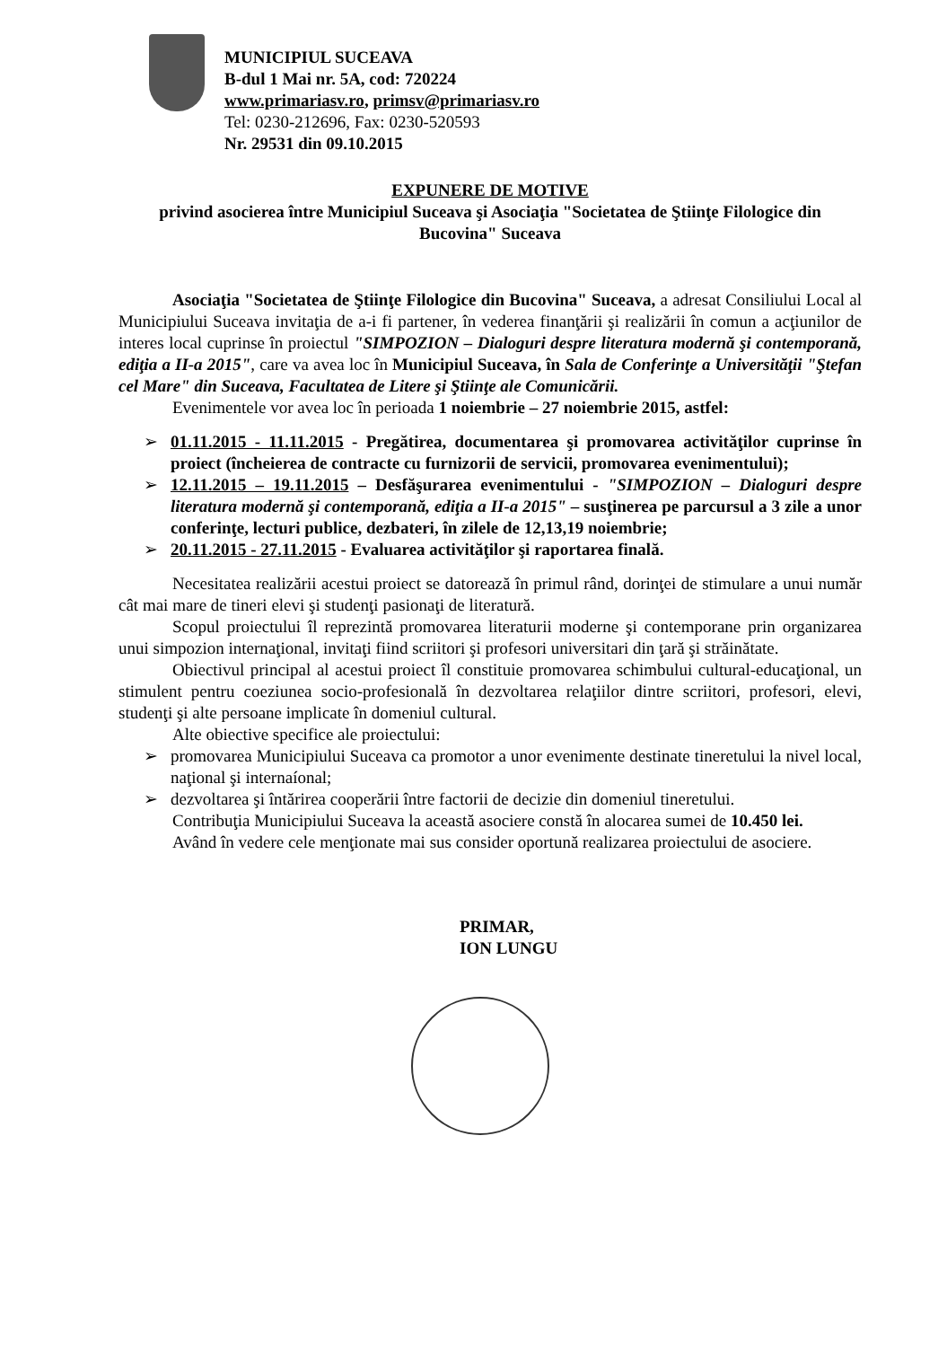MUNICIPIUL SUCEAVA
B-dul 1 Mai nr. 5A, cod: 720224
www.primariasv.ro, primsv@primariasv.ro
Tel: 0230-212696, Fax: 0230-520593
Nr. 29531 din 09.10.2015
EXPUNERE DE MOTIVE
privind asocierea între Municipiul Suceava şi Asociaţia "Societatea de Ştiinţe Filologice din Bucovina" Suceava
Asociaţia "Societatea de Ştiinţe Filologice din Bucovina" Suceava, a adresat Consiliului Local al Municipiului Suceava invitaţia de a-i fi partener, în vederea finanţării şi realizării în comun a acţiunilor de interes local cuprinse în proiectul "SIMPOZION – Dialoguri despre literatura modernă şi contemporană, ediţia a II-a 2015", care va avea loc în Municipiul Suceava, în Sala de Conferinţe a Universităţii "Ştefan cel Mare" din Suceava, Facultatea de Litere şi Ştiinţe ale Comunicării.
Evenimentele vor avea loc în perioada 1 noiembrie – 27 noiembrie 2015, astfel:
➢ 01.11.2015 - 11.11.2015 - Pregătirea, documentarea şi promovarea activităţilor cuprinse în proiect (încheierea de contracte cu furnizorii de servicii, promovarea evenimentului);
➢ 12.11.2015 – 19.11.2015 – Desfăşurarea evenimentului - "SIMPOZION – Dialoguri despre literatura modernă şi contemporană, ediţia a II-a 2015" – susţinerea pe parcursul a 3 zile a unor conferinţe, lecturi publice, dezbateri, în zilele de 12,13,19 noiembrie;
➢ 20.11.2015 - 27.11.2015 - Evaluarea activităţilor şi raportarea finală.
Necesitatea realizării acestui proiect se datorează în primul rând, dorinţei de stimulare a unui număr cât mai mare de tineri elevi şi studenţi pasionaţi de literatură.
Scopul proiectului îl reprezintă promovarea literaturii moderne şi contemporane prin organizarea unui simpozion internaţional, invitaţi fiind scriitori şi profesori universitari din ţară şi străinătate.
Obiectivul principal al acestui proiect îl constituie promovarea schimbului cultural-educaţional, un stimulent pentru coeziunea socio-profesională în dezvoltarea relaţiilor dintre scriitori, profesori, elevi, studenţi şi alte persoane implicate în domeniul cultural.
Alte obiective specifice ale proiectului:
➢ promovarea Municipiului Suceava ca promotor a unor evenimente destinate tineretului la nivel local, naţional şi internaíonal;
➢ dezvoltarea şi întărirea cooperării între factorii de decizie din domeniul tineretului.
Contribuţia Municipiului Suceava la această asociere constă în alocarea sumei de 10.450 lei.
Având în vedere cele menţionate mai sus consider oportună realizarea proiectului de asociere.
PRIMAR,
ION LUNGU